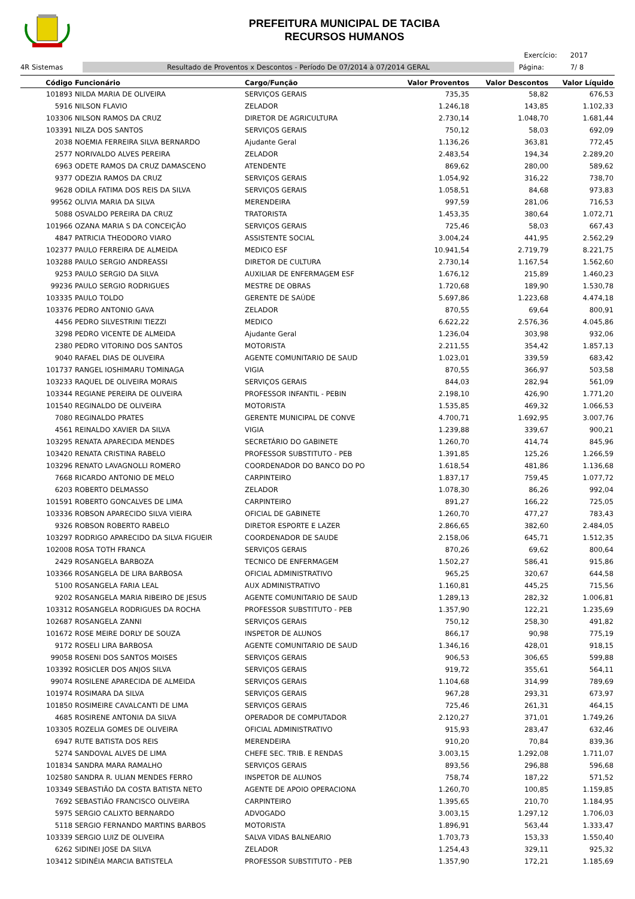PREFEITURA MUNICIPAL DE TACIBA
RECURSOS HUMANOS
Exercício: 2017
4R Sistemas
Resultado de Proventos x Descontos - Período De 07/2014 à 07/2014 GERAL
Página: 7/ 8
| Código | Funcionário | Cargo/Função | Valor Proventos | Valor Descontos | Valor Líquido |
| --- | --- | --- | --- | --- | --- |
| 101893 | NILDA MARIA DE OLIVEIRA | SERVIÇOS GERAIS | 735,35 | 58,82 | 676,53 |
| 5916 | NILSON FLAVIO | ZELADOR | 1.246,18 | 143,85 | 1.102,33 |
| 103306 | NILSON RAMOS DA CRUZ | DIRETOR DE AGRICULTURA | 2.730,14 | 1.048,70 | 1.681,44 |
| 103391 | NILZA DOS SANTOS | SERVIÇOS GERAIS | 750,12 | 58,03 | 692,09 |
| 2038 | NOEMIA FERREIRA SILVA BERNARDO | Ajudante Geral | 1.136,26 | 363,81 | 772,45 |
| 2577 | NORIVALDO ALVES PEREIRA | ZELADOR | 2.483,54 | 194,34 | 2.289,20 |
| 6963 | ODETE RAMOS DA CRUZ DAMASCENO | ATENDENTE | 869,62 | 280,00 | 589,62 |
| 9377 | ODEZIA RAMOS DA CRUZ | SERVIÇOS GERAIS | 1.054,92 | 316,22 | 738,70 |
| 9628 | ODILA FATIMA DOS REIS DA SILVA | SERVIÇOS GERAIS | 1.058,51 | 84,68 | 973,83 |
| 99562 | OLIVIA MARIA DA SILVA | MERENDEIRA | 997,59 | 281,06 | 716,53 |
| 5088 | OSVALDO PEREIRA DA CRUZ | TRATORISTA | 1.453,35 | 380,64 | 1.072,71 |
| 101966 | OZANA MARIA S DA CONCEIÇÃO | SERVIÇOS GERAIS | 725,46 | 58,03 | 667,43 |
| 4847 | PATRICIA THEODORO VIARO | ASSISTENTE SOCIAL | 3.004,24 | 441,95 | 2.562,29 |
| 102377 | PAULO FERREIRA DE ALMEIDA | MEDICO ESF | 10.941,54 | 2.719,79 | 8.221,75 |
| 103288 | PAULO SERGIO ANDREASSI | DIRETOR DE CULTURA | 2.730,14 | 1.167,54 | 1.562,60 |
| 9253 | PAULO SERGIO DA SILVA | AUXILIAR DE ENFERMAGEM ESF | 1.676,12 | 215,89 | 1.460,23 |
| 99236 | PAULO SERGIO RODRIGUES | MESTRE DE OBRAS | 1.720,68 | 189,90 | 1.530,78 |
| 103335 | PAULO TOLDO | GERENTE DE SAÚDE | 5.697,86 | 1.223,68 | 4.474,18 |
| 103376 | PEDRO ANTONIO GAVA | ZELADOR | 870,55 | 69,64 | 800,91 |
| 4456 | PEDRO SILVESTRINI TIEZZI | MEDICO | 6.622,22 | 2.576,36 | 4.045,86 |
| 3298 | PEDRO VICENTE DE ALMEIDA | Ajudante Geral | 1.236,04 | 303,98 | 932,06 |
| 2380 | PEDRO VITORINO DOS SANTOS | MOTORISTA | 2.211,55 | 354,42 | 1.857,13 |
| 9040 | RAFAEL DIAS DE OLIVEIRA | AGENTE COMUNITARIO DE SAUD | 1.023,01 | 339,59 | 683,42 |
| 101737 | RANGEL IOSHIMARU TOMINAGA | VIGIA | 870,55 | 366,97 | 503,58 |
| 103233 | RAQUEL DE OLIVEIRA MORAIS | SERVIÇOS GERAIS | 844,03 | 282,94 | 561,09 |
| 103344 | REGIANE PEREIRA DE OLIVEIRA | PROFESSOR INFANTIL - PEBIN | 2.198,10 | 426,90 | 1.771,20 |
| 101540 | REGINALDO DE OLIVEIRA | MOTORISTA | 1.535,85 | 469,32 | 1.066,53 |
| 7080 | REGINALDO PRATES | GERENTE MUNICIPAL DE CONVE | 4.700,71 | 1.692,95 | 3.007,76 |
| 4561 | REINALDO XAVIER DA SILVA | VIGIA | 1.239,88 | 339,67 | 900,21 |
| 103295 | RENATA APARECIDA MENDES | SECRETÁRIO DO GABINETE | 1.260,70 | 414,74 | 845,96 |
| 103420 | RENATA CRISTINA RABELO | PROFESSOR SUBSTITUTO - PEB | 1.391,85 | 125,26 | 1.266,59 |
| 103296 | RENATO LAVAGNOLLI ROMERO | COORDENADOR DO BANCO DO PO | 1.618,54 | 481,86 | 1.136,68 |
| 7668 | RICARDO ANTONIO DE MELO | CARPINTEIRO | 1.837,17 | 759,45 | 1.077,72 |
| 6203 | ROBERTO DELMASSO | ZELADOR | 1.078,30 | 86,26 | 992,04 |
| 101591 | ROBERTO GONCALVES DE LIMA | CARPINTEIRO | 891,27 | 166,22 | 725,05 |
| 103336 | ROBSON APARECIDO SILVA VIEIRA | OFICIAL DE GABINETE | 1.260,70 | 477,27 | 783,43 |
| 9326 | ROBSON ROBERTO RABELO | DIRETOR ESPORTE E LAZER | 2.866,65 | 382,60 | 2.484,05 |
| 103297 | RODRIGO APARECIDO DA SILVA FIGUEIR | COORDENADOR DE SAUDE | 2.158,06 | 645,71 | 1.512,35 |
| 102008 | ROSA TOTH FRANCA | SERVIÇOS GERAIS | 870,26 | 69,62 | 800,64 |
| 2429 | ROSANGELA BARBOZA | TECNICO DE ENFERMAGEM | 1.502,27 | 586,41 | 915,86 |
| 103366 | ROSANGELA DE LIRA BARBOSA | OFICIAL ADMINISTRATIVO | 965,25 | 320,67 | 644,58 |
| 5100 | ROSANGELA FARIA LEAL | AUX ADMINISTRATIVO | 1.160,81 | 445,25 | 715,56 |
| 9202 | ROSANGELA MARIA RIBEIRO DE JESUS | AGENTE COMUNITARIO DE SAUD | 1.289,13 | 282,32 | 1.006,81 |
| 103312 | ROSANGELA RODRIGUES DA ROCHA | PROFESSOR SUBSTITUTO - PEB | 1.357,90 | 122,21 | 1.235,69 |
| 102687 | ROSANGELA ZANNI | SERVIÇOS GERAIS | 750,12 | 258,30 | 491,82 |
| 101672 | ROSE MEIRE DORLY DE SOUZA | INSPETOR DE ALUNOS | 866,17 | 90,98 | 775,19 |
| 9172 | ROSELI LIRA BARBOSA | AGENTE COMUNITARIO DE SAUD | 1.346,16 | 428,01 | 918,15 |
| 99058 | ROSENI DOS SANTOS MOISES | SERVIÇOS GERAIS | 906,53 | 306,65 | 599,88 |
| 103392 | ROSICLER DOS ANJOS SILVA | SERVIÇOS GERAIS | 919,72 | 355,61 | 564,11 |
| 99074 | ROSILENE APARECIDA DE ALMEIDA | SERVIÇOS GERAIS | 1.104,68 | 314,99 | 789,69 |
| 101974 | ROSIMARA DA SILVA | SERVIÇOS GERAIS | 967,28 | 293,31 | 673,97 |
| 101850 | ROSIMEIRE CAVALCANTI DE LIMA | SERVIÇOS GERAIS | 725,46 | 261,31 | 464,15 |
| 4685 | ROSIRENE ANTONIA DA SILVA | OPERADOR DE COMPUTADOR | 2.120,27 | 371,01 | 1.749,26 |
| 103305 | ROZELIA GOMES DE OLIVEIRA | OFICIAL ADMINISTRATIVO | 915,93 | 283,47 | 632,46 |
| 6947 | RUTE BATISTA DOS REIS | MERENDEIRA | 910,20 | 70,84 | 839,36 |
| 5274 | SANDOVAL ALVES DE LIMA | CHEFE SEC. TRIB. E RENDAS | 3.003,15 | 1.292,08 | 1.711,07 |
| 101834 | SANDRA MARA RAMALHO | SERVIÇOS GERAIS | 893,56 | 296,88 | 596,68 |
| 102580 | SANDRA R. ULIAN MENDES FERRO | INSPETOR DE ALUNOS | 758,74 | 187,22 | 571,52 |
| 103349 | SEBASTIÃO DA COSTA BATISTA NETO | AGENTE DE APOIO OPERACIONA | 1.260,70 | 100,85 | 1.159,85 |
| 7692 | SEBASTIÃO FRANCISCO OLIVEIRA | CARPINTEIRO | 1.395,65 | 210,70 | 1.184,95 |
| 5975 | SERGIO CALIXTO BERNARDO | ADVOGADO | 3.003,15 | 1.297,12 | 1.706,03 |
| 5118 | SERGIO FERNANDO MARTINS BARBOS | MOTORISTA | 1.896,91 | 563,44 | 1.333,47 |
| 103339 | SERGIO LUIZ DE OLIVEIRA | SALVA VIDAS BALNEARIO | 1.703,73 | 153,33 | 1.550,40 |
| 6262 | SIDINEI JOSE DA SILVA | ZELADOR | 1.254,43 | 329,11 | 925,32 |
| 103412 | SIDINÉIA MARCIA BATISTELA | PROFESSOR SUBSTITUTO - PEB | 1.357,90 | 172,21 | 1.185,69 |